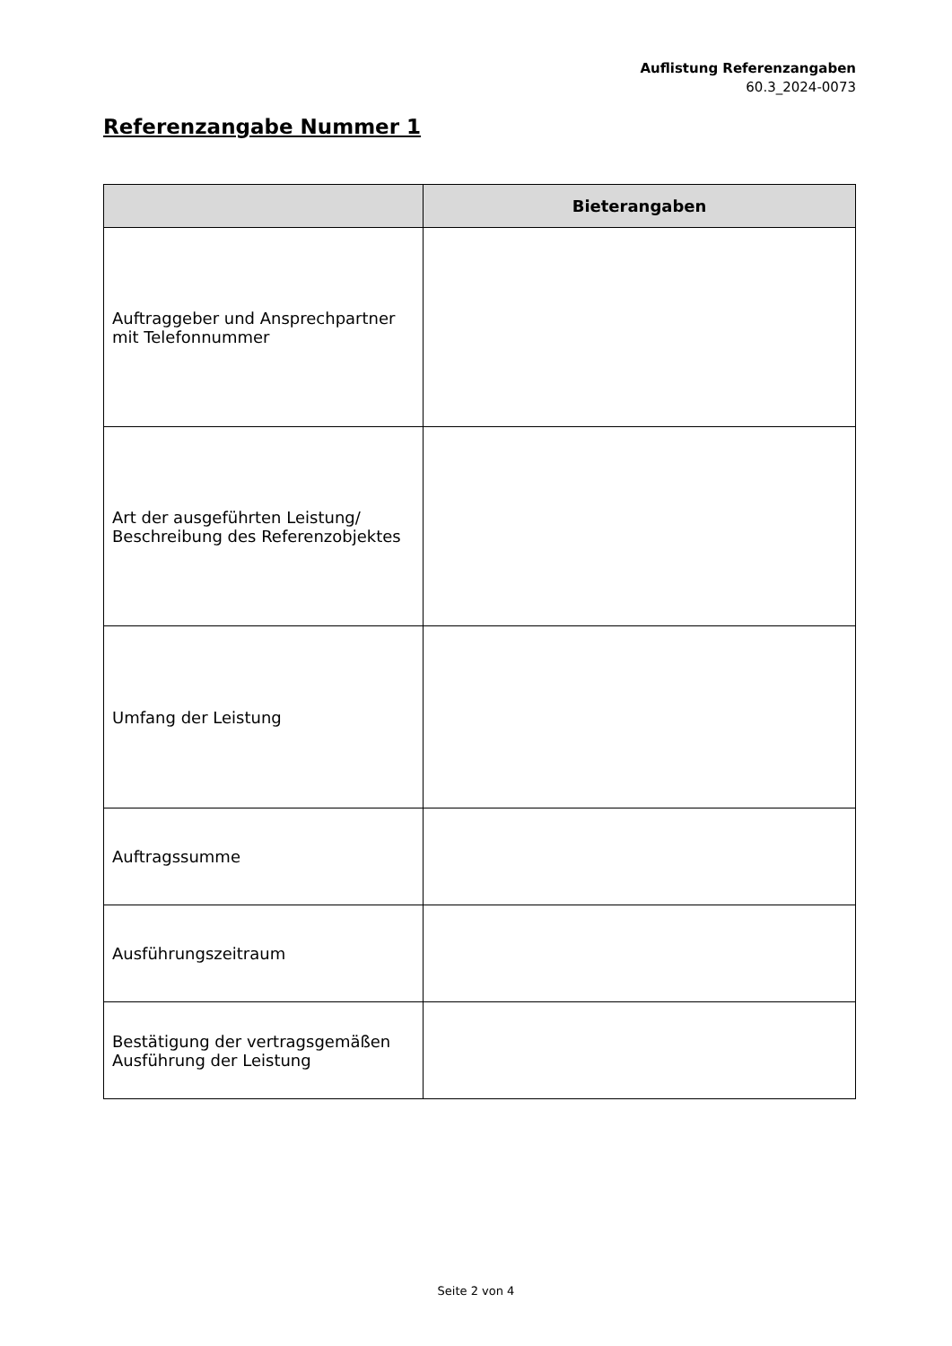Auflistung Referenzangaben
60.3_2024-0073
Referenzangabe Nummer 1
| | Bieterangaben |
| --- | --- |
| Auftraggeber und Ansprechpartner mit Telefonnummer | |
| Art der ausgeführten Leistung/ Beschreibung des Referenzobjektes | |
| Umfang der Leistung | |
| Auftragssumme | |
| Ausführungszeitraum | |
| Bestätigung der vertragsgemäßen Ausführung der Leistung | |
Seite 2 von 4